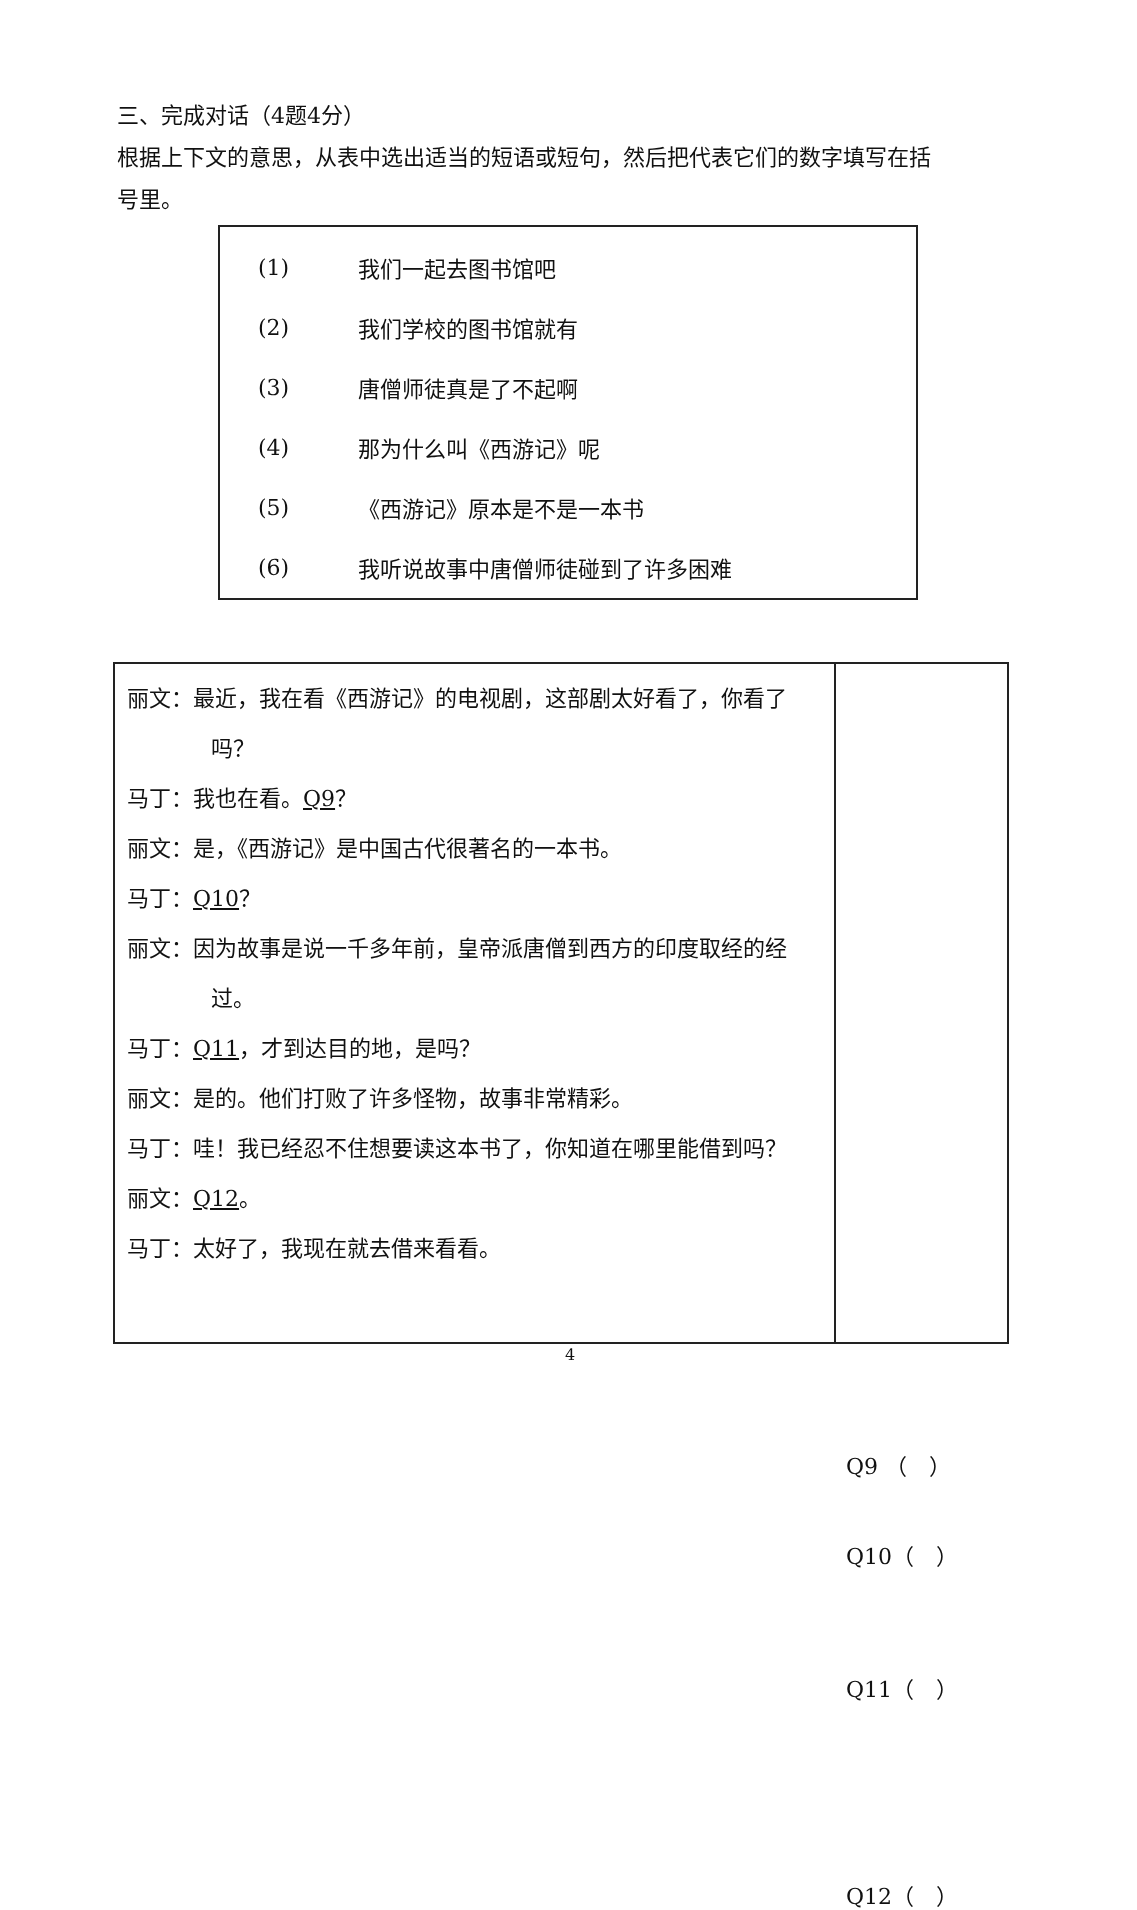三、完成对话（4题4分）
根据上下文的意思，从表中选出适当的短语或短句，然后把代表它们的数字填写在括号里。
| (1) | 我们一起去图书馆吧 |
| (2) | 我们学校的图书馆就有 |
| (3) | 唐僧师徒真是了不起啊 |
| (4) | 那为什么叫《西游记》呢 |
| (5) | 《西游记》原本是不是一本书 |
| (6) | 我听说故事中唐僧师徒碰到了许多困难 |
| 丽文：最近，我在看《西游记》的电视剧，这部剧太好看了，你看了吗？ 马丁：我也在看。 Q9 ？ 丽文：是，《西游记》是中国古代很著名的一本书。 马丁： Q10 ？ 丽文：因为故事是说一千多年前，皇帝派唐僧到西方的印度取经的经过。 马丁： Q11 ，才到达目的地，是吗？ 丽文：是的。他们打败了许多怪物，故事非常精彩。 马丁：哇！我已经忍不住想要读这本书了，你知道在哪里能借到吗？ 丽文： Q12 。 马丁：太好了，我现在就去借来看看。 | Q9 （ ） Q10（ ） Q11（ ） Q12（ ） |
4